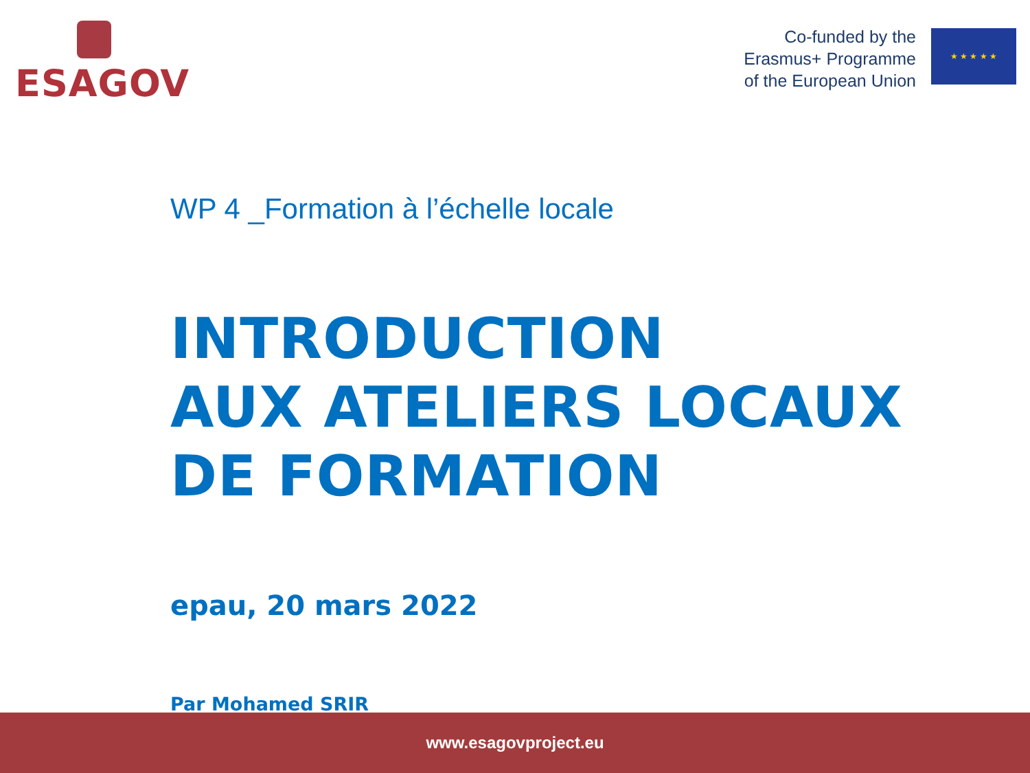ESAGOV
Co-funded by the
Erasmus+ Programme
of the European Union
★ ★ ★ ★ ★
WP 4 _Formation à l’échelle locale
INTRODUCTION
AUX ATELIERS LOCAUX
DE FORMATION
epau, 20 mars 2022
Par Mohamed SRIR
www.esagovproject.eu